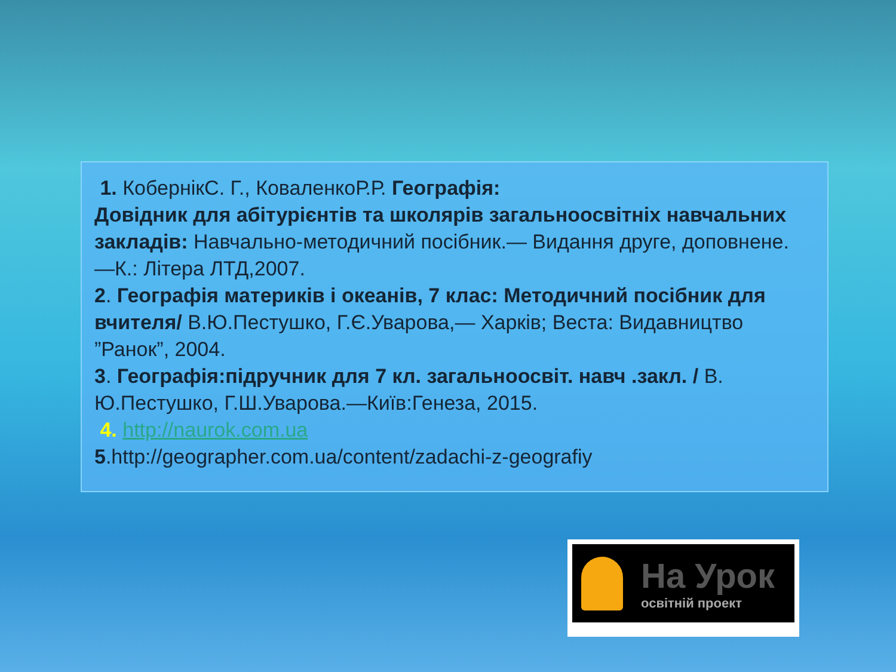1. КобернікС. Г., КоваленкоР.Р. Географія:
Довідник для абітурієнтів та школярів загальноосвітніх навчальних закладів: Навчально-методичний посібник.— Видання друге, доповнене. —К.: Літера ЛТД,2007.
2. Географія материків і океанів, 7 клас: Методичний посібник для вчителя/ В.Ю.Пестушко, Г.Є.Уварова,— Харків; Веста: Видавництво ”Ранок”, 2004.
3. Географія:підручник для 7 кл. загальноосвіт. навч .закл. / В. Ю.Пестушко, Г.Ш.Уварова.—Київ:Генеза, 2015.
4. http://naurok.com.ua
5.http://geographer.com.ua/content/zadachi-z-geografiy
На Урок
освітній проект